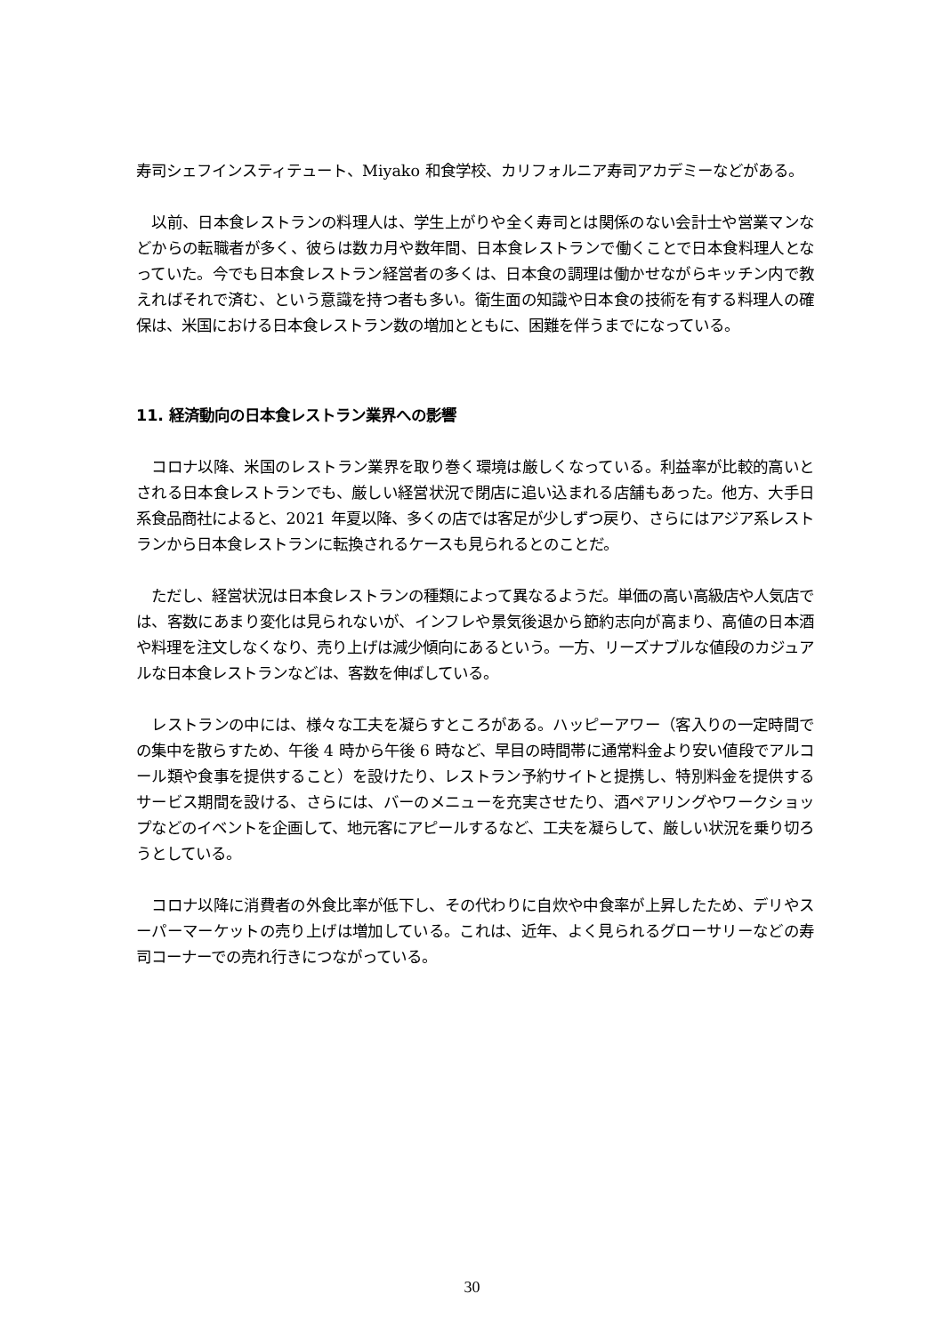寿司シェフインスティテュート、Miyako 和食学校、カリフォルニア寿司アカデミーなどがある。
　以前、日本食レストランの料理人は、学生上がりや全く寿司とは関係のない会計士や営業マンなどからの転職者が多く、彼らは数カ月や数年間、日本食レストランで働くことで日本食料理人となっていた。今でも日本食レストラン経営者の多くは、日本食の調理は働かせながらキッチン内で教えればそれで済む、という意識を持つ者も多い。衛生面の知識や日本食の技術を有する料理人の確保は、米国における日本食レストラン数の増加とともに、困難を伴うまでになっている。
11. 経済動向の日本食レストラン業界への影響
　コロナ以降、米国のレストラン業界を取り巻く環境は厳しくなっている。利益率が比較的高いとされる日本食レストランでも、厳しい経営状況で閉店に追い込まれる店舗もあった。他方、大手日系食品商社によると、2021 年夏以降、多くの店では客足が少しずつ戻り、さらにはアジア系レストランから日本食レストランに転換されるケースも見られるとのことだ。
　ただし、経営状況は日本食レストランの種類によって異なるようだ。単価の高い高級店や人気店では、客数にあまり変化は見られないが、インフレや景気後退から節約志向が高まり、高値の日本酒や料理を注文しなくなり、売り上げは減少傾向にあるという。一方、リーズナブルな値段のカジュアルな日本食レストランなどは、客数を伸ばしている。
　レストランの中には、様々な工夫を凝らすところがある。ハッピーアワー（客入りの一定時間での集中を散らすため、午後 4 時から午後 6 時など、早目の時間帯に通常料金より安い値段でアルコール類や食事を提供すること）を設けたり、レストラン予約サイトと提携し、特別料金を提供するサービス期間を設ける、さらには、バーのメニューを充実させたり、酒ペアリングやワークショップなどのイベントを企画して、地元客にアピールするなど、工夫を凝らして、厳しい状況を乗り切ろうとしている。
　コロナ以降に消費者の外食比率が低下し、その代わりに自炊や中食率が上昇したため、デリやスーパーマーケットの売り上げは増加している。これは、近年、よく見られるグローサリーなどの寿司コーナーでの売れ行きにつながっている。
30